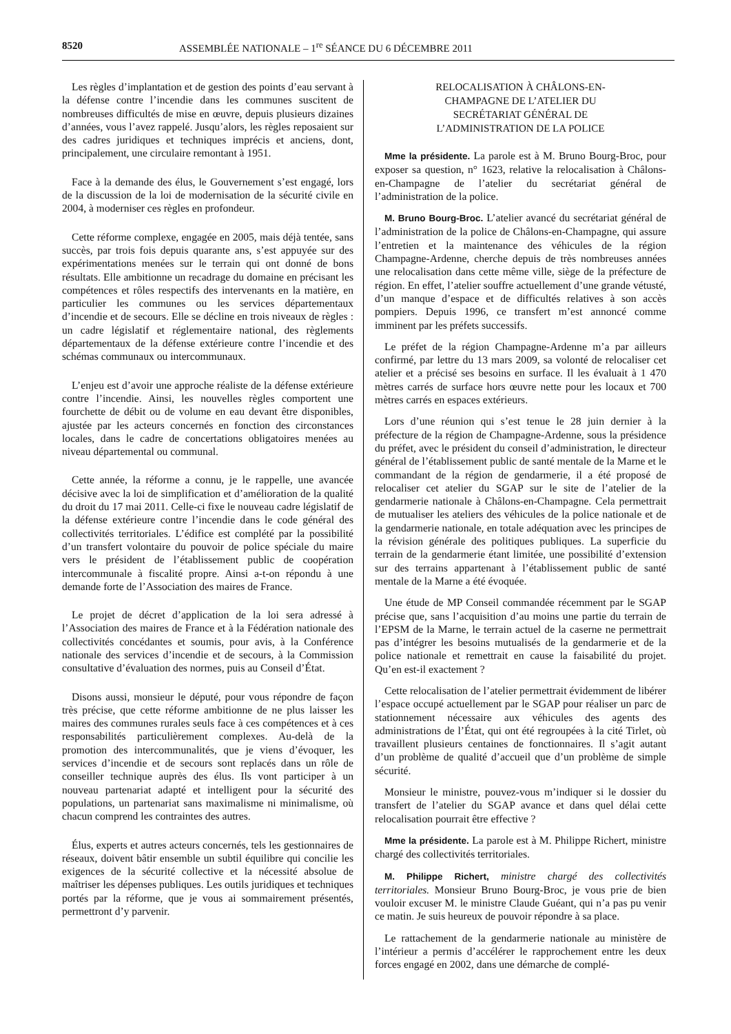8520 ASSEMBLÉE NATIONALE – 1<sup>re</sup> SÉANCE DU 6 DÉCEMBRE 2011
Les règles d’implantation et de gestion des points d’eau servant à la défense contre l’incendie dans les communes suscitent de nombreuses difficultés de mise en œuvre, depuis plusieurs dizaines d’années, vous l’avez rappelé. Jusqu’alors, les règles reposaient sur des cadres juridiques et techniques imprécis et anciens, dont, principalement, une circulaire remontant à 1951.
Face à la demande des élus, le Gouvernement s’est engagé, lors de la discussion de la loi de modernisation de la sécurité civile en 2004, à moderniser ces règles en profondeur.
Cette réforme complexe, engagée en 2005, mais déjà tentée, sans succès, par trois fois depuis quarante ans, s’est appuyée sur des expérimentations menées sur le terrain qui ont donné de bons résultats. Elle ambitionne un recadrage du domaine en précisant les compétences et rôles respectifs des intervenants en la matière, en particulier les communes ou les services départementaux d’incendie et de secours. Elle se décline en trois niveaux de règles : un cadre législatif et réglementaire national, des règlements départementaux de la défense extérieure contre l’incendie et des schémas communaux ou intercommunaux.
L’enjeu est d’avoir une approche réaliste de la défense extérieure contre l’incendie. Ainsi, les nouvelles règles comportent une fourchette de débit ou de volume en eau devant être disponibles, ajustée par les acteurs concernés en fonction des circonstances locales, dans le cadre de concertations obligatoires menées au niveau départemental ou communal.
Cette année, la réforme a connu, je le rappelle, une avancée décisive avec la loi de simplification et d’amélioration de la qualité du droit du 17 mai 2011. Celle-ci fixe le nouveau cadre législatif de la défense extérieure contre l’incendie dans le code général des collectivités territoriales. L’édifice est complété par la possibilité d’un transfert volontaire du pouvoir de police spéciale du maire vers le président de l’établissement public de coopération intercommunale à fiscalité propre. Ainsi a-t-on répondu à une demande forte de l’Association des maires de France.
Le projet de décret d’application de la loi sera adressé à l’Association des maires de France et à la Fédération nationale des collectivités concédantes et soumis, pour avis, à la Conférence nationale des services d’incendie et de secours, à la Commission consultative d’évaluation des normes, puis au Conseil d’État.
Disons aussi, monsieur le député, pour vous répondre de façon très précise, que cette réforme ambitionne de ne plus laisser les maires des communes rurales seuls face à ces compétences et à ces responsabilités particulièrement complexes. Au-delà de la promotion des intercommunalités, que je viens d’évoquer, les services d’incendie et de secours sont replacés dans un rôle de conseiller technique auprès des élus. Ils vont participer à un nouveau partenariat adapté et intelligent pour la sécurité des populations, un partenariat sans maximalisme ni minimalisme, où chacun comprend les contraintes des autres.
Élus, experts et autres acteurs concernés, tels les gestionnaires de réseaux, doivent bâtir ensemble un subtil équilibre qui concilie les exigences de la sécurité collective et la nécessité absolue de maîtriser les dépenses publiques. Les outils juridiques et techniques portés par la réforme, que je vous ai sommairement présentés, permettront d’y parvenir.
RELOCALISATION À CHÂLONS-EN-
CHAMPAGNE DE L’ATELIER DU
SECRÉTARIAT GÉNÉRAL DE
L’ADMINISTRATION DE LA POLICE
Mme la présidente. La parole est à M. Bruno Bourg-Broc, pour exposer sa question, n° 1623, relative la relocalisation à Châlons-en-Champagne de l’atelier du secrétariat général de l’administration de la police.
M. Bruno Bourg-Broc. L’atelier avancé du secrétariat général de l’administration de la police de Châlons-en-Champagne, qui assure l’entretien et la maintenance des véhicules de la région Champagne-Ardenne, cherche depuis de très nombreuses années une relocalisation dans cette même ville, siège de la préfecture de région. En effet, l’atelier souffre actuellement d’une grande vétusté, d’un manque d’espace et de difficultés relatives à son accès pompiers. Depuis 1996, ce transfert m’est annoncé comme imminent par les préfets successifs.
Le préfet de la région Champagne-Ardenne m’a par ailleurs confirmé, par lettre du 13 mars 2009, sa volonté de relocaliser cet atelier et a précisé ses besoins en surface. Il les évaluait à 1 470 mètres carrés de surface hors œuvre nette pour les locaux et 700 mètres carrés en espaces extérieurs.
Lors d’une réunion qui s’est tenue le 28 juin dernier à la préfecture de la région de Champagne-Ardenne, sous la présidence du préfet, avec le président du conseil d’administration, le directeur général de l’établissement public de santé mentale de la Marne et le commandant de la région de gendarmerie, il a été proposé de relocaliser cet atelier du SGAP sur le site de l’atelier de la gendarmerie nationale à Châlons-en-Champagne. Cela permettrait de mutualiser les ateliers des véhicules de la police nationale et de la gendarmerie nationale, en totale adéquation avec les principes de la révision générale des politiques publiques. La superficie du terrain de la gendarmerie étant limitée, une possibilité d’extension sur des terrains appartenant à l’établissement public de santé mentale de la Marne a été évoquée.
Une étude de MP Conseil commandée récemment par le SGAP précise que, sans l’acquisition d’au moins une partie du terrain de l’EPSM de la Marne, le terrain actuel de la caserne ne permettrait pas d’intégrer les besoins mutualisés de la gendarmerie et de la police nationale et remettrait en cause la faisabilité du projet. Qu’en est-il exactement ?
Cette relocalisation de l’atelier permettrait évidemment de libérer l’espace occupé actuellement par le SGAP pour réaliser un parc de stationnement nécessaire aux véhicules des agents des administrations de l’État, qui ont été regroupées à la cité Tirlet, où travaillent plusieurs centaines de fonctionnaires. Il s’agit autant d’un problème de qualité d’accueil que d’un problème de simple sécurité.
Monsieur le ministre, pouvez-vous m’indiquer si le dossier du transfert de l’atelier du SGAP avance et dans quel délai cette relocalisation pourrait être effective ?
Mme la présidente. La parole est à M. Philippe Richert, ministre chargé des collectivités territoriales.
M. Philippe Richert, ministre chargé des collectivités territoriales. Monsieur Bruno Bourg-Broc, je vous prie de bien vouloir excuser M. le ministre Claude Guéant, qui n’a pas pu venir ce matin. Je suis heureux de pouvoir répondre à sa place.
Le rattachement de la gendarmerie nationale au ministère de l’intérieur a permis d’accélérer le rapprochement entre les deux forces engagé en 2002, dans une démarche de complé-